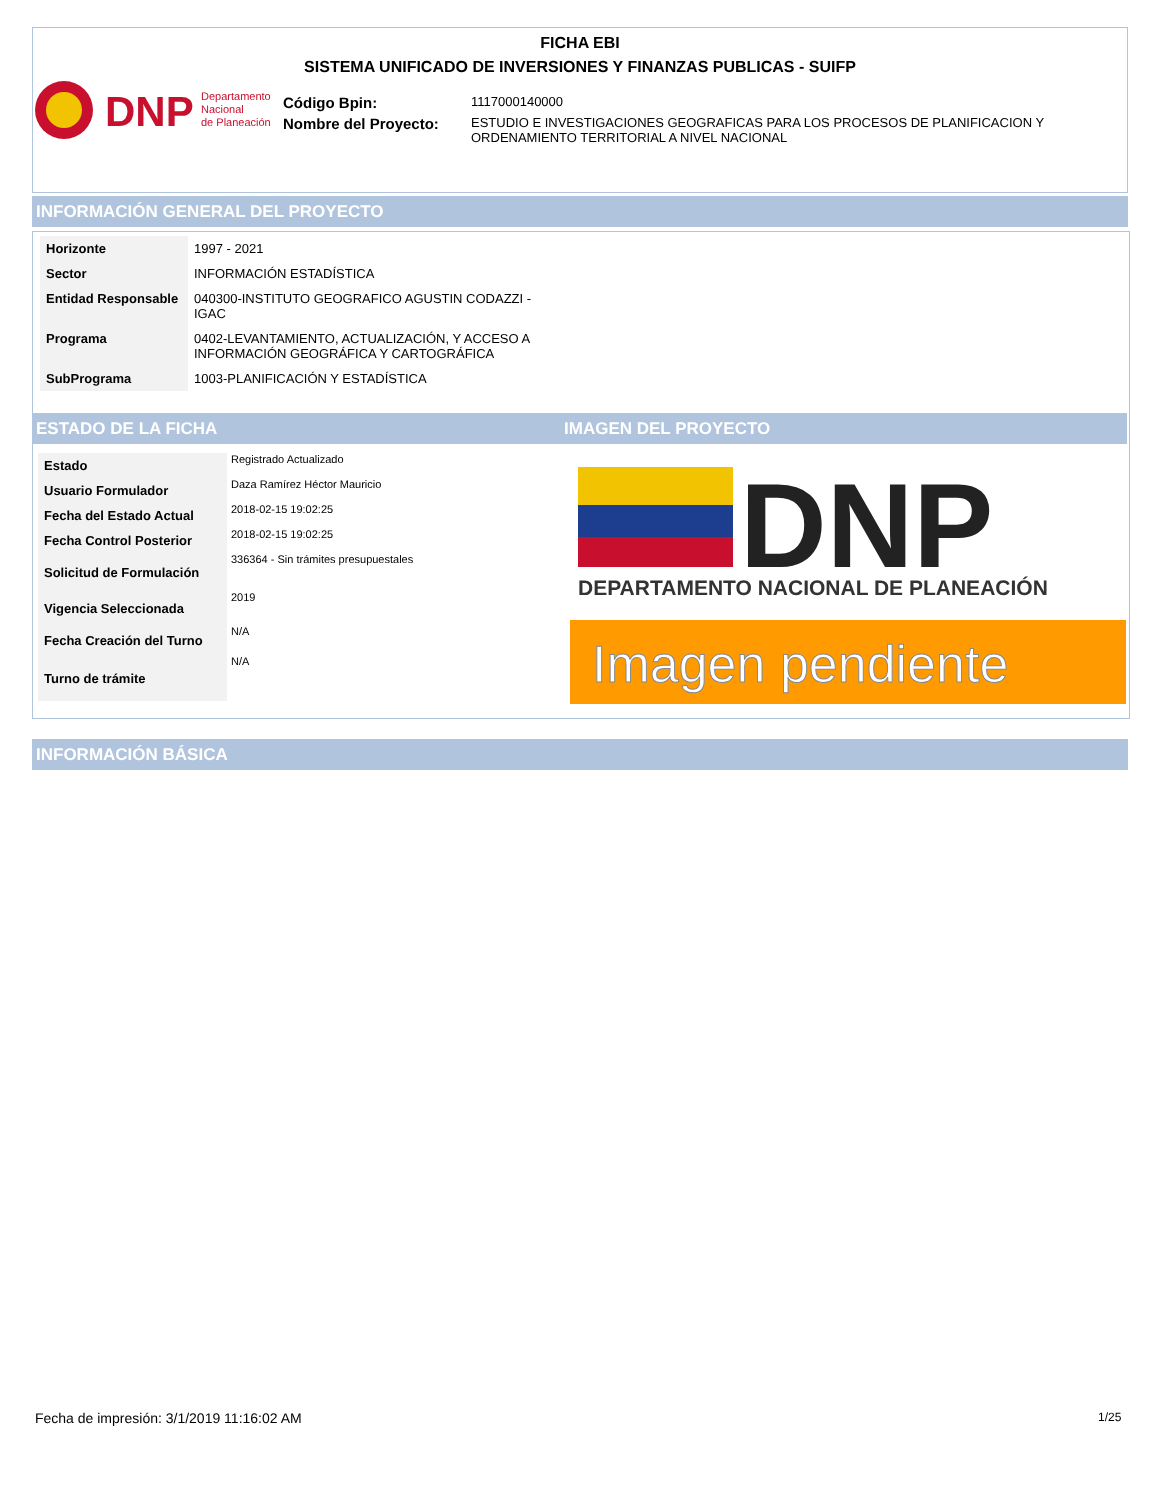FICHA EBI
SISTEMA UNIFICADO DE INVERSIONES Y FINANZAS PUBLICAS - SUIFP
DNP
Departamento
Nacional
de Planeación
| Código Bpin: | 1117000140000 |
| Nombre del Proyecto: | ESTUDIO E INVESTIGACIONES GEOGRAFICAS PARA LOS PROCESOS DE PLANIFICACION Y ORDENAMIENTO TERRITORIAL A NIVEL NACIONAL |
INFORMACIÓN GENERAL DEL PROYECTO
| Horizonte | 1997 - 2021 |
| Sector | INFORMACIÓN ESTADÍSTICA |
| Entidad Responsable | 040300-INSTITUTO GEOGRAFICO AGUSTIN CODAZZI - IGAC |
| Programa | 0402-LEVANTAMIENTO, ACTUALIZACIÓN, Y ACCESO A INFORMACIÓN GEOGRÁFICA Y CARTOGRÁFICA |
| SubPrograma | 1003-PLANIFICACIÓN Y ESTADÍSTICA |
ESTADO DE LA FICHA IMAGEN DEL PROYECTO
| Estado | Registrado Actualizado |
| Usuario Formulador | Daza Ramírez Héctor Mauricio |
| Fecha del Estado Actual | 2018-02-15 19:02:25 |
| Fecha Control Posterior | 2018-02-15 19:02:25 |
| Solicitud de Formulación | 336364 - Sin trámites presupuestales |
| Vigencia Seleccionada | 2019 |
| Fecha Creación del Turno | N/A |
| Turno de trámite | N/A |
DNP
DEPARTAMENTO NACIONAL DE PLANEACIÓN
Imagen pendiente
INFORMACIÓN BÁSICA
Fecha de impresión: 3/1/2019 11:16:02 AM
1/25